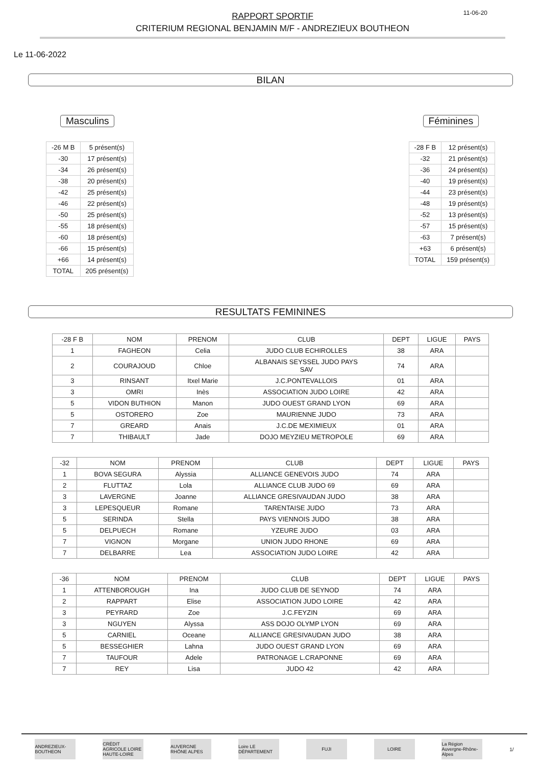RAPPORT SPORTIF
CRITERIUM REGIONAL BENJAMIN M/F - ANDREZIEUX BOUTHEON
11-06-20
Le 11-06-2022
BILAN
Masculins
| -26 M B | 5 présent(s) |
| -30 | 17 présent(s) |
| -34 | 26 présent(s) |
| -38 | 20 présent(s) |
| -42 | 25 présent(s) |
| -46 | 22 présent(s) |
| -50 | 25 présent(s) |
| -55 | 18 présent(s) |
| -60 | 18 présent(s) |
| -66 | 15 présent(s) |
| +66 | 14 présent(s) |
| TOTAL | 205 présent(s) |
Féminines
| -28 F B | 12 présent(s) |
| -32 | 21 présent(s) |
| -36 | 24 présent(s) |
| -40 | 19 présent(s) |
| -44 | 23 présent(s) |
| -48 | 19 présent(s) |
| -52 | 13 présent(s) |
| -57 | 15 présent(s) |
| -63 | 7 présent(s) |
| +63 | 6 présent(s) |
| TOTAL | 159 présent(s) |
RESULTATS FEMININES
| -28 F B | NOM | PRENOM | CLUB | DEPT | LIGUE | PAYS |
| --- | --- | --- | --- | --- | --- | --- |
| 1 | FAGHEON | Celia | JUDO CLUB ECHIROLLES | 38 | ARA | |
| 2 | COURAJOUD | Chloe | ALBANAIS SEYSSEL JUDO PAYS SAV | 74 | ARA | |
| 3 | RINSANT | Itxel Marie | J.C.PONTEVALLOIS | 01 | ARA | |
| 3 | OMRI | Inès | ASSOCIATION JUDO LOIRE | 42 | ARA | |
| 5 | VIDON BUTHION | Manon | JUDO OUEST GRAND LYON | 69 | ARA | |
| 5 | OSTORERO | Zoe | MAURIENNE JUDO | 73 | ARA | |
| 7 | GREARD | Anais | J.C.DE MEXIMIEUX | 01 | ARA | |
| 7 | THIBAULT | Jade | DOJO MEYZIEU METROPOLE | 69 | ARA | |
| -32 | NOM | PRENOM | CLUB | DEPT | LIGUE | PAYS |
| --- | --- | --- | --- | --- | --- | --- |
| 1 | BOVA SEGURA | Alyssia | ALLIANCE GENEVOIS JUDO | 74 | ARA | |
| 2 | FLUTTAZ | Lola | ALLIANCE CLUB JUDO 69 | 69 | ARA | |
| 3 | LAVERGNE | Joanne | ALLIANCE GRESIVAUDAN JUDO | 38 | ARA | |
| 3 | LEPESQUEUR | Romane | TARENTAISE JUDO | 73 | ARA | |
| 5 | SERINDA | Stella | PAYS VIENNOIS JUDO | 38 | ARA | |
| 5 | DELPUECH | Romane | YZEURE JUDO | 03 | ARA | |
| 7 | VIGNON | Morgane | UNION JUDO RHONE | 69 | ARA | |
| 7 | DELBARRE | Lea | ASSOCIATION JUDO LOIRE | 42 | ARA | |
| -36 | NOM | PRENOM | CLUB | DEPT | LIGUE | PAYS |
| --- | --- | --- | --- | --- | --- | --- |
| 1 | ATTENBOROUGH | Ina | JUDO CLUB DE SEYNOD | 74 | ARA | |
| 2 | RAPPART | Elise | ASSOCIATION JUDO LOIRE | 42 | ARA | |
| 3 | PEYRARD | Zoe | J.C.FEYZIN | 69 | ARA | |
| 3 | NGUYEN | Alyssa | ASS DOJO OLYMP LYON | 69 | ARA | |
| 5 | CARNIEL | Oceane | ALLIANCE GRESIVAUDAN JUDO | 38 | ARA | |
| 5 | BESSEGHIER | Lahna | JUDO OUEST GRAND LYON | 69 | ARA | |
| 7 | TAUFOUR | Adele | PATRONAGE L.CRAPONNE | 69 | ARA | |
| 7 | REY | Lisa | JUDO 42 | 42 | ARA | |
ANDREZIEUX-BOUTHEON
CRÉDIT AGRICOLE LOIRE HAUTE-LOIRE
AUVERGNE RHÔNE ALPES
Loire LE DÉPARTEMENT
FUJI LOIRE
La Région Auvergne-Rhône-Alpes
1/